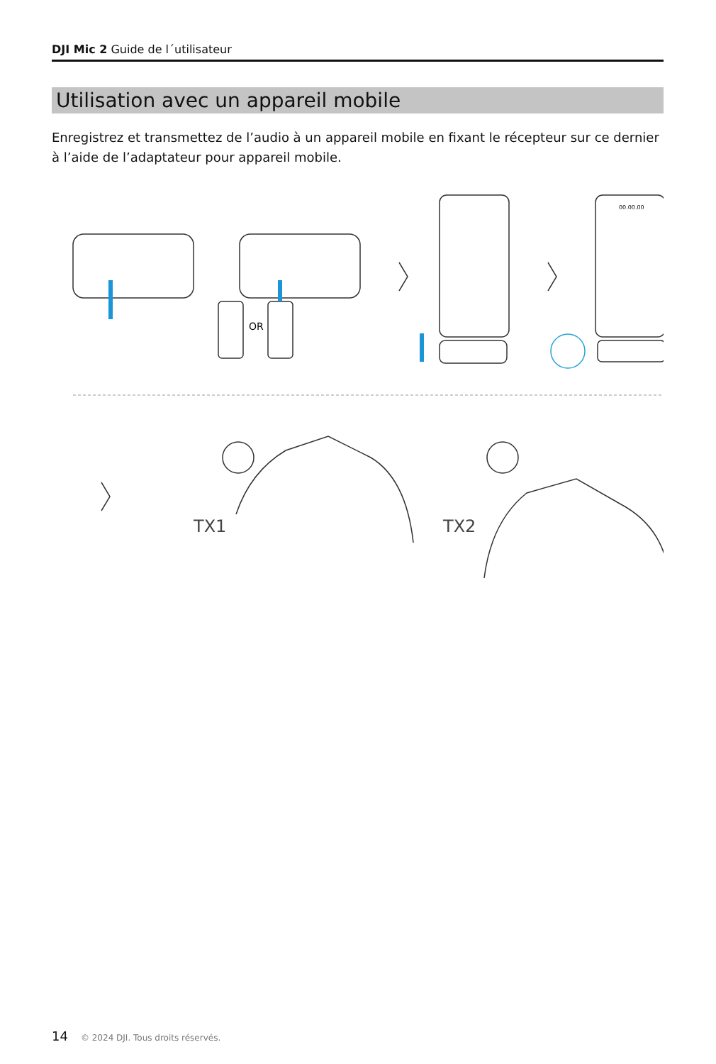DJI Mic 2 Guide de l´utilisateur
Utilisation avec un appareil mobile
Enregistrez et transmettez de l’audio à un appareil mobile en fixant le récepteur sur ce dernier à l’aide de l’adaptateur pour appareil mobile.
OR
TX1
TX2
00.00.00
14 © 2024 DJI. Tous droits réservés.